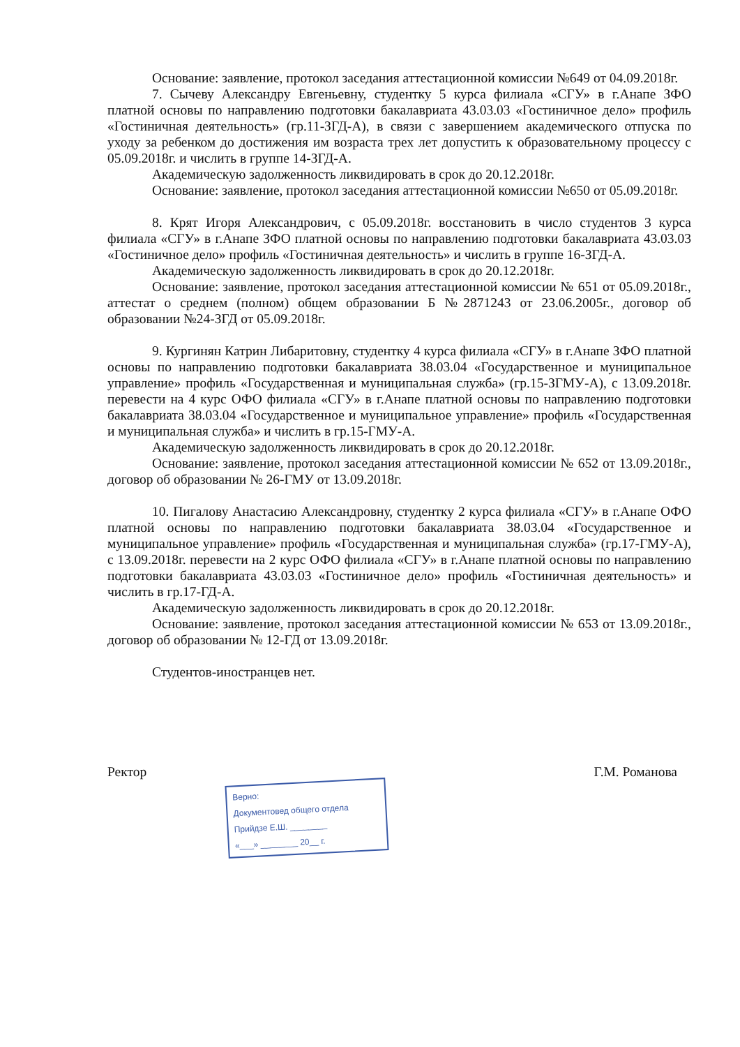Основание: заявление, протокол заседания аттестационной комиссии №649 от 04.09.2018г.
7. Сычеву Александру Евгеньевну, студентку 5 курса филиала «СГУ» в г.Анапе ЗФО платной основы по направлению подготовки бакалавриата 43.03.03 «Гостиничное дело» профиль «Гостиничная деятельность» (гр.11-ЗГД-А), в связи с завершением академического отпуска по уходу за ребенком до достижения им возраста трех лет допустить к образовательному процессу с 05.09.2018г. и числить в группе 14-ЗГД-А.
Академическую задолженность ликвидировать в срок до 20.12.2018г.
Основание: заявление, протокол заседания аттестационной комиссии №650 от 05.09.2018г.
8. Крят Игоря Александрович, с 05.09.2018г. восстановить в число студентов 3 курса филиала «СГУ» в г.Анапе ЗФО платной основы по направлению подготовки бакалавриата 43.03.03 «Гостиничное дело» профиль «Гостиничная деятельность» и числить в группе 16-ЗГД-А.
Академическую задолженность ликвидировать в срок до 20.12.2018г.
Основание: заявление, протокол заседания аттестационной комиссии № 651 от 05.09.2018г., аттестат о среднем (полном) общем образовании Б №2871243 от 23.06.2005г., договор об образовании №24-ЗГД от 05.09.2018г.
9. Кургинян Катрин Либаритовну, студентку 4 курса филиала «СГУ» в г.Анапе ЗФО платной основы по направлению подготовки бакалавриата 38.03.04 «Государственное и муниципальное управление» профиль «Государственная и муниципальная служба» (гр.15-ЗГМУ-А), с 13.09.2018г. перевести на 4 курс ОФО филиала «СГУ» в г.Анапе платной основы по направлению подготовки бакалавриата 38.03.04 «Государственное и муниципальное управление» профиль «Государственная и муниципальная служба» и числить в гр.15-ГМУ-А.
Академическую задолженность ликвидировать в срок до 20.12.2018г.
Основание: заявление, протокол заседания аттестационной комиссии № 652 от 13.09.2018г., договор об образовании № 26-ГМУ от 13.09.2018г.
10. Пигалову Анастасию Александровну, студентку 2 курса филиала «СГУ» в г.Анапе ОФО платной основы по направлению подготовки бакалавриата 38.03.04 «Государственное и муниципальное управление» профиль «Государственная и муниципальная служба» (гр.17-ГМУ-А), с 13.09.2018г. перевести на 2 курс ОФО филиала «СГУ» в г.Анапе платной основы по направлению подготовки бакалавриата 43.03.03 «Гостиничное дело» профиль «Гостиничная деятельность» и числить в гр.17-ГД-А.
Академическую задолженность ликвидировать в срок до 20.12.2018г.
Основание: заявление, протокол заседания аттестационной комиссии № 653 от 13.09.2018г., договор об образовании № 12-ГД от 13.09.2018г.
Студентов-иностранцев нет.
Верно:
Документовед общего отдела
Прийдзе Е.Ш. ________
«___» ________ 20__ г.
Ректор Г.М. Романова